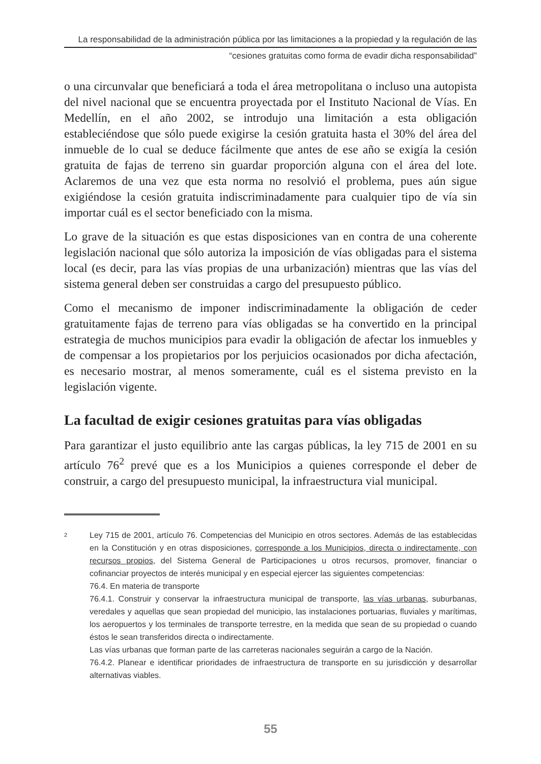La responsabilidad de la administración pública por las limitaciones a la propiedad y la regulación de las
“cesiones gratuitas como forma de evadir dicha responsabilidad”
o una circunvalar que beneficiará a toda el área metropolitana o incluso una autopista del nivel nacional que se encuentra proyectada por el Instituto Nacional de Vías. En Medellín, en el año 2002, se introdujo una limitación a esta obligación estableciéndose que sólo puede exigirse la cesión gratuita hasta el 30% del área del inmueble de lo cual se deduce fácilmente que antes de ese año se exigía la cesión gratuita de fajas de terreno sin guardar proporción alguna con el área del lote. Aclaremos de una vez que esta norma no resolvió el problema, pues aún sigue exigiéndose la cesión gratuita indiscriminadamente para cualquier tipo de vía sin importar cuál es el sector beneficiado con la misma.
Lo grave de la situación es que estas disposiciones van en contra de una coherente legislación nacional que sólo autoriza la imposición de vías obligadas para el sistema local (es decir, para las vías propias de una urbanización) mientras que las vías del sistema general deben ser construidas a cargo del presupuesto público.
Como el mecanismo de imponer indiscriminadamente la obligación de ceder gratuitamente fajas de terreno para vías obligadas se ha convertido en la principal estrategia de muchos municipios para evadir la obligación de afectar los inmuebles y de compensar a los propietarios por los perjuicios ocasionados por dicha afectación, es necesario mostrar, al menos someramente, cuál es el sistema previsto en la legislación vigente.
La facultad de exigir cesiones gratuitas para vías obligadas
Para garantizar el justo equilibrio ante las cargas públicas, la ley 715 de 2001 en su artículo 76<sup>2</sup> prevé que es a los Municipios a quienes corresponde el deber de construir, a cargo del presupuesto municipal, la infraestructura vial municipal.
2
Ley 715 de 2001, artículo 76. Competencias del Municipio en otros sectores. Además de las establecidas en la Constitución y en otras disposiciones, corresponde a los Municipios, directa o indirectamente, con recursos propios, del Sistema General de Participaciones u otros recursos, promover, financiar o cofinanciar proyectos de interés municipal y en especial ejercer las siguientes competencias:
76.4. En materia de transporte
76.4.1. Construir y conservar la infraestructura municipal de transporte, las vías urbanas, suburbanas, veredales y aquellas que sean propiedad del municipio, las instalaciones portuarias, fluviales y marítimas, los aeropuertos y los terminales de transporte terrestre, en la medida que sean de su propiedad o cuando éstos le sean transferidos directa o indirectamente.
Las vías urbanas que forman parte de las carreteras nacionales seguirán a cargo de la Nación.
76.4.2. Planear e identificar prioridades de infraestructura de transporte en su jurisdicción y desarrollar alternativas viables.
55